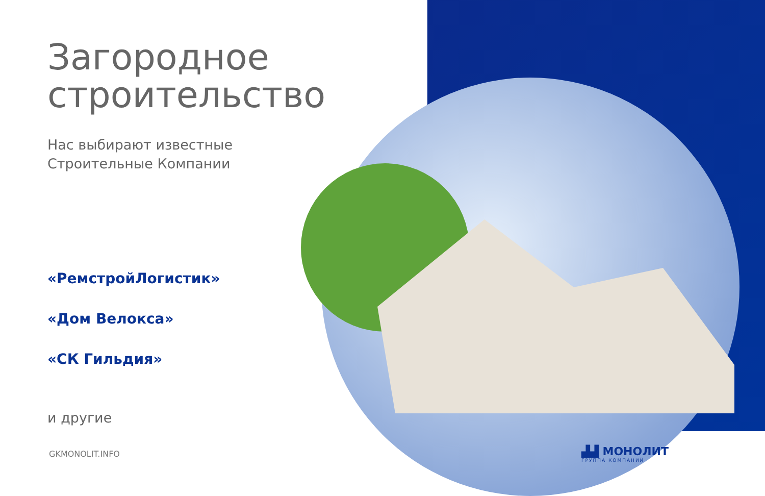Загородное
строительство
Нас выбирают известные
Строительные Компании
«РемстройЛогистик»
«Дом Велокса»
«СК Гильдия»
и другие
GKMONOLIT.INFO ▟▟ МОНОЛИТ
ГРУППА КОМПАНИЙ